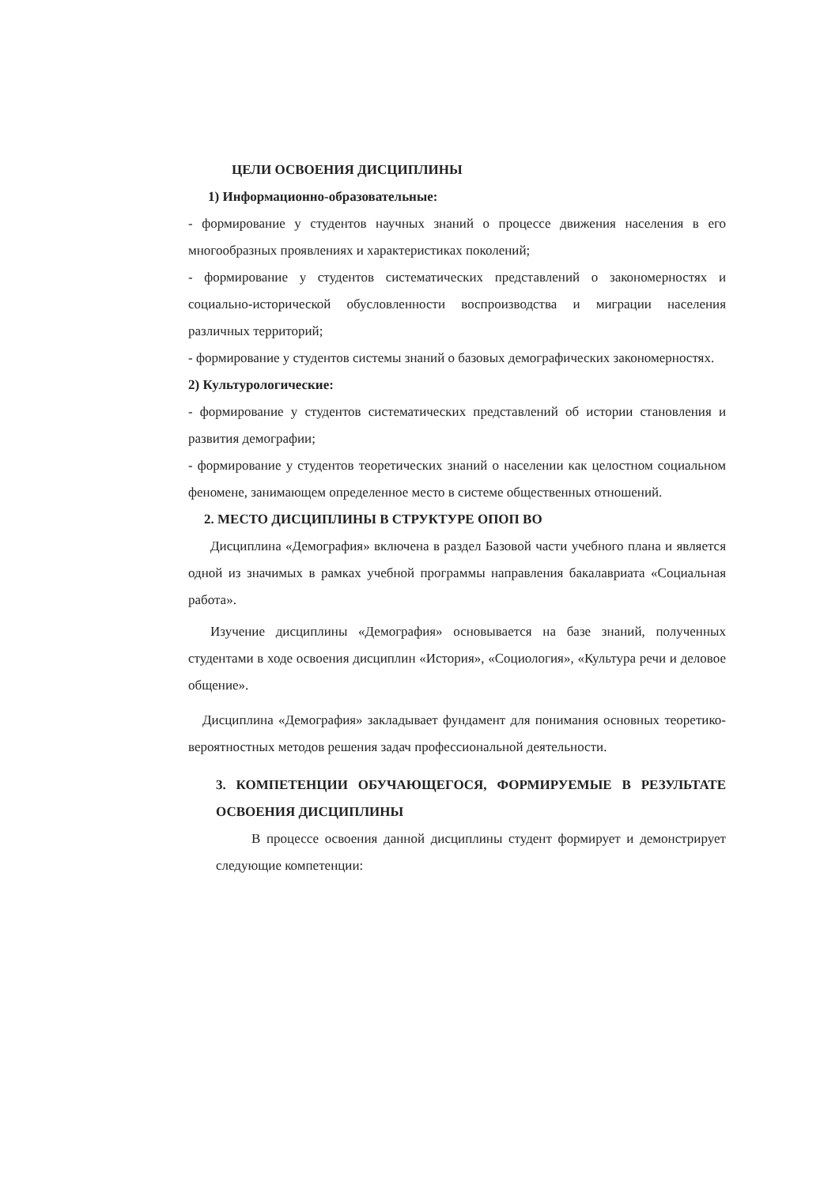ЦЕЛИ ОСВОЕНИЯ ДИСЦИПЛИНЫ
1) Информационно-образовательные:
- формирование у студентов научных знаний о процессе движения населения в его многообразных проявлениях и характеристиках поколений;
- формирование у студентов систематических представлений о закономерностях и социально-исторической обусловленности воспроизводства и миграции населения различных территорий;
- формирование у студентов системы знаний о базовых демографических закономерностях.
2) Культурологические:
- формирование у студентов систематических представлений об истории становления и развития демографии;
- формирование у студентов теоретических знаний о населении как целостном социальном феномене, занимающем определенное место в системе общественных отношений.
2. МЕСТО ДИСЦИПЛИНЫ В СТРУКТУРЕ ОПОП ВО
Дисциплина «Демография» включена в раздел Базовой части учебного плана и является одной из значимых в рамках учебной программы направления бакалавриата «Социальная работа».
Изучение дисциплины «Демография» основывается на базе знаний, полученных студентами в ходе освоения дисциплин «История», «Социология», «Культура речи и деловое общение».
Дисциплина «Демография» закладывает фундамент для понимания основных теоретико-вероятностных методов решения задач профессиональной деятельности.
3. КОМПЕТЕНЦИИ ОБУЧАЮЩЕГОСЯ, ФОРМИРУЕМЫЕ В РЕЗУЛЬТАТЕ ОСВОЕНИЯ ДИСЦИПЛИНЫ
В процессе освоения данной дисциплины студент формирует и демонстрирует следующие компетенции: